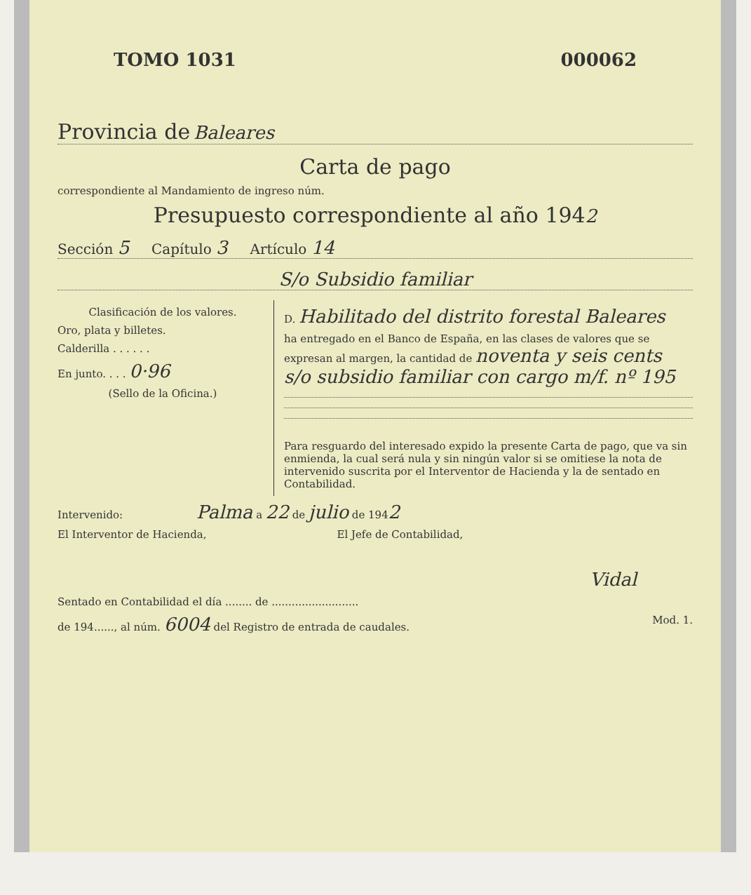TOMO 1031 000062
Provincia de Baleares
Carta de pago
correspondiente al Mandamiento de ingreso núm.
Presupuesto correspondiente al año 1942
Sección 5 Capítulo 3 Artículo 14
S/o Subsidio familiar
Clasificación de los valores.
Oro, plata y billetes.
Calderilla . . . . . .
En junto. . . . 0·96
(Sello de la Oficina.)
D. Habilitado del distrito forestal Baleares
ha entregado en el Banco de España, en las clases de valores que se expresan al margen, la cantidad de noventa y seis cents s/o subsidio familiar con cargo m/f. nº 195
Para resguardo del interesado expido la presente Carta de pago, que va sin enmienda, la cual será nula y sin ningún valor si se omitiese la nota de intervenido suscrita por el Interventor de Hacienda y la de sentado en Contabilidad.
Intervenido: Palma a 22 de julio de 1942
El Interventor de Hacienda, El Jefe de Contabilidad,
Vidal
Sentado en Contabilidad el día ........ de ..........................
de 194......, al núm. 6004 del Registro de entrada de caudales. Mod. 1.